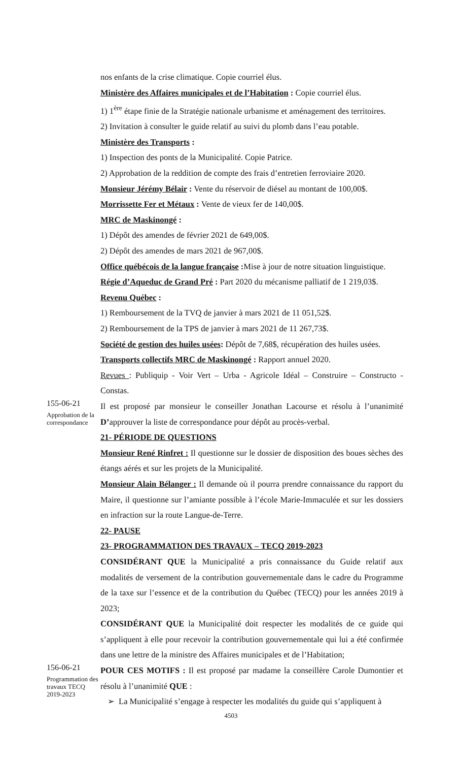nos enfants de la crise climatique. Copie courriel élus.
Ministère des Affaires municipales et de l’Habitation : Copie courriel élus.
1) 1<sup>ère</sup> étape finie de la Stratégie nationale urbanisme et aménagement des territoires.
2) Invitation à consulter le guide relatif au suivi du plomb dans l’eau potable.
Ministère des Transports :
1) Inspection des ponts de la Municipalité. Copie Patrice.
2) Approbation de la reddition de compte des frais d’entretien ferroviaire 2020.
Monsieur Jérémy Bélair : Vente du réservoir de diésel au montant de 100,00$.
Morrissette Fer et Métaux : Vente de vieux fer de 140,00$.
MRC de Maskinongé :
1) Dépôt des amendes de février 2021 de 649,00$.
2) Dépôt des amendes de mars 2021 de 967,00$.
Office québécois de la langue française : Mise à jour de notre situation linguistique.
Régie d’Aqueduc de Grand Pré : Part 2020 du mécanisme palliatif de 1 219,03$.
Revenu Québec :
1) Remboursement de la TVQ de janvier à mars 2021 de 11 051,52$.
2) Remboursement de la TPS de janvier à mars 2021 de 11 267,73$.
Société de gestion des huiles usées: Dépôt de 7,68$, récupération des huiles usées.
Transports collectifs MRC de Maskinongé : Rapport annuel 2020.
Revues : Publiquip - Voir Vert – Urba - Agricole Idéal – Construire – Constructo - Constas.
155-06-21
Approbation de la correspondance
Il est proposé par monsieur le conseiller Jonathan Lacourse et résolu à l’unanimité D’approuver la liste de correspondance pour dépôt au procès-verbal.
21- PÉRIODE DE QUESTIONS
Monsieur René Rinfret : Il questionne sur le dossier de disposition des boues sèches des étangs aérés et sur les projets de la Municipalité.
Monsieur Alain Bélanger : Il demande où il pourra prendre connaissance du rapport du Maire, il questionne sur l’amiante possible à l’école Marie-Immaculée et sur les dossiers en infraction sur la route Langue-de-Terre.
22- PAUSE
23- PROGRAMMATION DES TRAVAUX – TECQ 2019-2023
CONSIDÉRANT QUE la Municipalité a pris connaissance du Guide relatif aux modalités de versement de la contribution gouvernementale dans le cadre du Programme de la taxe sur l’essence et de la contribution du Québec (TECQ) pour les années 2019 à 2023;
CONSIDÉRANT QUE la Municipalité doit respecter les modalités de ce guide qui s’appliquent à elle pour recevoir la contribution gouvernementale qui lui a été confirmée dans une lettre de la ministre des Affaires municipales et de l’Habitation;
156-06-21
Programmation des travaux TECQ 2019-2023
POUR CES MOTIFS : Il est proposé par madame la conseillère Carole Dumontier et résolu à l’unanimité QUE :
➢ La Municipalité s’engage à respecter les modalités du guide qui s’appliquent à
4503